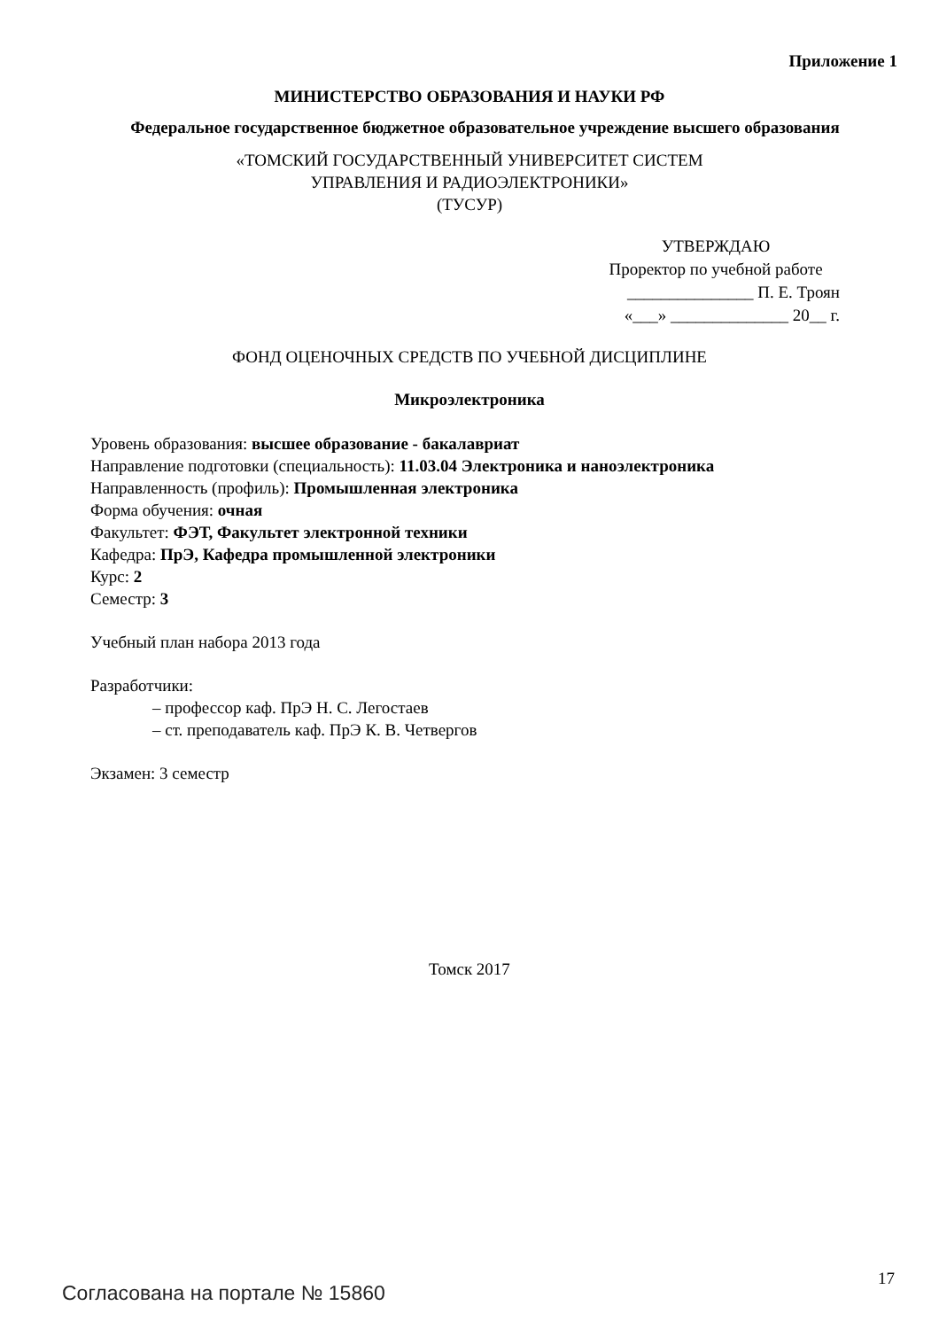Приложение 1
МИНИСТЕРСТВО ОБРАЗОВАНИЯ И НАУКИ РФ
Федеральное государственное бюджетное образовательное учреждение высшего образования
«ТОМСКИЙ ГОСУДАРСТВЕННЫЙ УНИВЕРСИТЕТ СИСТЕМ
УПРАВЛЕНИЯ И РАДИОЭЛЕКТРОНИКИ»
(ТУСУР)
УТВЕРЖДАЮ
Проректор по учебной работе
_______________ П. Е. Троян
«___» ______________ 20__ г.
ФОНД ОЦЕНОЧНЫХ СРЕДСТВ ПО УЧЕБНОЙ ДИСЦИПЛИНЕ
Микроэлектроника
Уровень образования: высшее образование - бакалавриат
Направление подготовки (специальность): 11.03.04 Электроника и наноэлектроника
Направленность (профиль): Промышленная электроника
Форма обучения: очная
Факультет: ФЭТ, Факультет электронной техники
Кафедра: ПрЭ, Кафедра промышленной электроники
Курс: 2
Семестр: 3
Учебный план набора 2013 года
Разработчики:
– профессор каф. ПрЭ Н. С. Легостаев
– ст. преподаватель каф. ПрЭ К. В. Четвергов
Экзамен: 3 семестр
Томск 2017
Согласована на портале № 15860
17